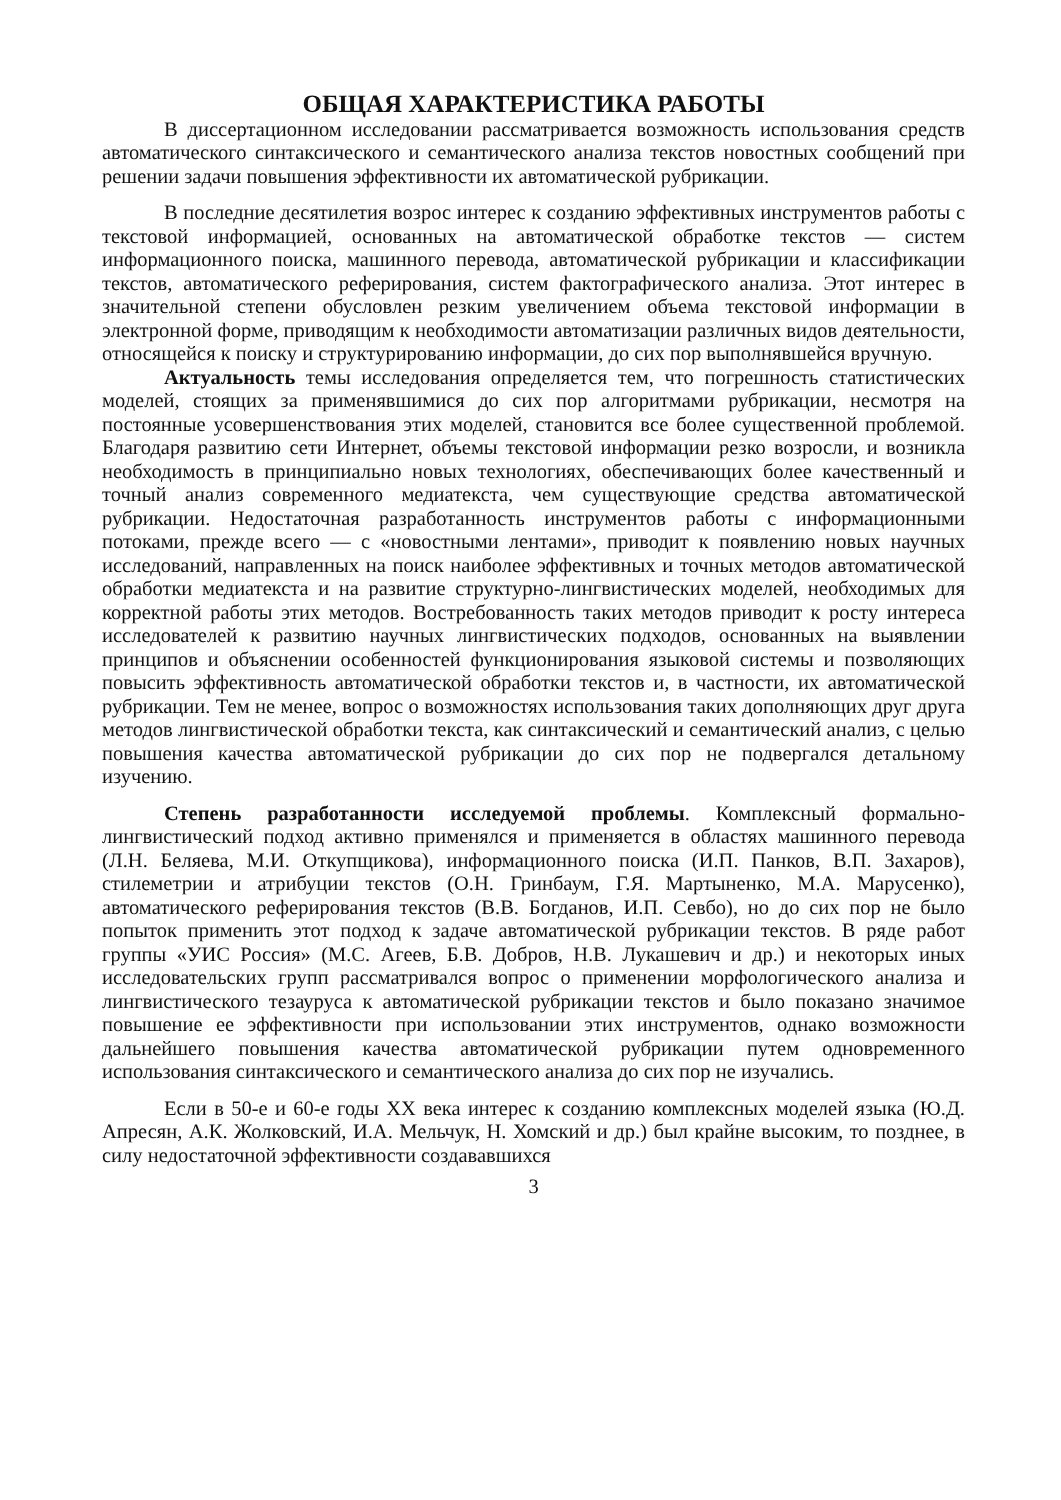ОБЩАЯ ХАРАКТЕРИСТИКА РАБОТЫ
В диссертационном исследовании рассматривается возможность использования средств автоматического синтаксического и семантического анализа текстов новостных сообщений при решении задачи повышения эффективности их автоматической рубрикации.
В последние десятилетия возрос интерес к созданию эффективных инструментов работы с текстовой информацией, основанных на автоматической обработке текстов — систем информационного поиска, машинного перевода, автоматической рубрикации и классификации текстов, автоматического реферирования, систем фактографического анализа. Этот интерес в значительной степени обусловлен резким увеличением объема текстовой информации в электронной форме, приводящим к необходимости автоматизации различных видов деятельности, относящейся к поиску и структурированию информации, до сих пор выполнявшейся вручную.
Актуальность темы исследования определяется тем, что погрешность статистических моделей, стоящих за применявшимися до сих пор алгоритмами рубрикации, несмотря на постоянные усовершенствования этих моделей, становится все более существенной проблемой. Благодаря развитию сети Интернет, объемы текстовой информации резко возросли, и возникла необходимость в принципиально новых технологиях, обеспечивающих более качественный и точный анализ современного медиатекста, чем существующие средства автоматической рубрикации. Недостаточная разработанность инструментов работы с информационными потоками, прежде всего — с «новостными лентами», приводит к появлению новых научных исследований, направленных на поиск наиболее эффективных и точных методов автоматической обработки медиатекста и на развитие структурно-лингвистических моделей, необходимых для корректной работы этих методов. Востребованность таких методов приводит к росту интереса исследователей к развитию научных лингвистических подходов, основанных на выявлении принципов и объяснении особенностей функционирования языковой системы и позволяющих повысить эффективность автоматической обработки текстов и, в частности, их автоматической рубрикации. Тем не менее, вопрос о возможностях использования таких дополняющих друг друга методов лингвистической обработки текста, как синтаксический и семантический анализ, с целью повышения качества автоматической рубрикации до сих пор не подвергался детальному изучению.
Степень разработанности исследуемой проблемы. Комплексный формально-лингвистический подход активно применялся и применяется в областях машинного перевода (Л.Н. Беляева, М.И. Откупщикова), информационного поиска (И.П. Панков, В.П. Захаров), стилеметрии и атрибуции текстов (О.Н. Гринбаум, Г.Я. Мартыненко, М.А. Марусенко), автоматического реферирования текстов (В.В. Богданов, И.П. Севбо), но до сих пор не было попыток применить этот подход к задаче автоматической рубрикации текстов. В ряде работ группы «УИС Россия» (М.С. Агеев, Б.В. Добров, Н.В. Лукашевич и др.) и некоторых иных исследовательских групп рассматривался вопрос о применении морфологического анализа и лингвистического тезауруса к автоматической рубрикации текстов и было показано значимое повышение ее эффективности при использовании этих инструментов, однако возможности дальнейшего повышения качества автоматической рубрикации путем одновременного использования синтаксического и семантического анализа до сих пор не изучались.
Если в 50-е и 60-е годы XX века интерес к созданию комплексных моделей языка (Ю.Д. Апресян, А.К. Жолковский, И.А. Мельчук, Н. Хомский и др.) был крайне высоким, то позднее, в силу недостаточной эффективности создававшихся
3